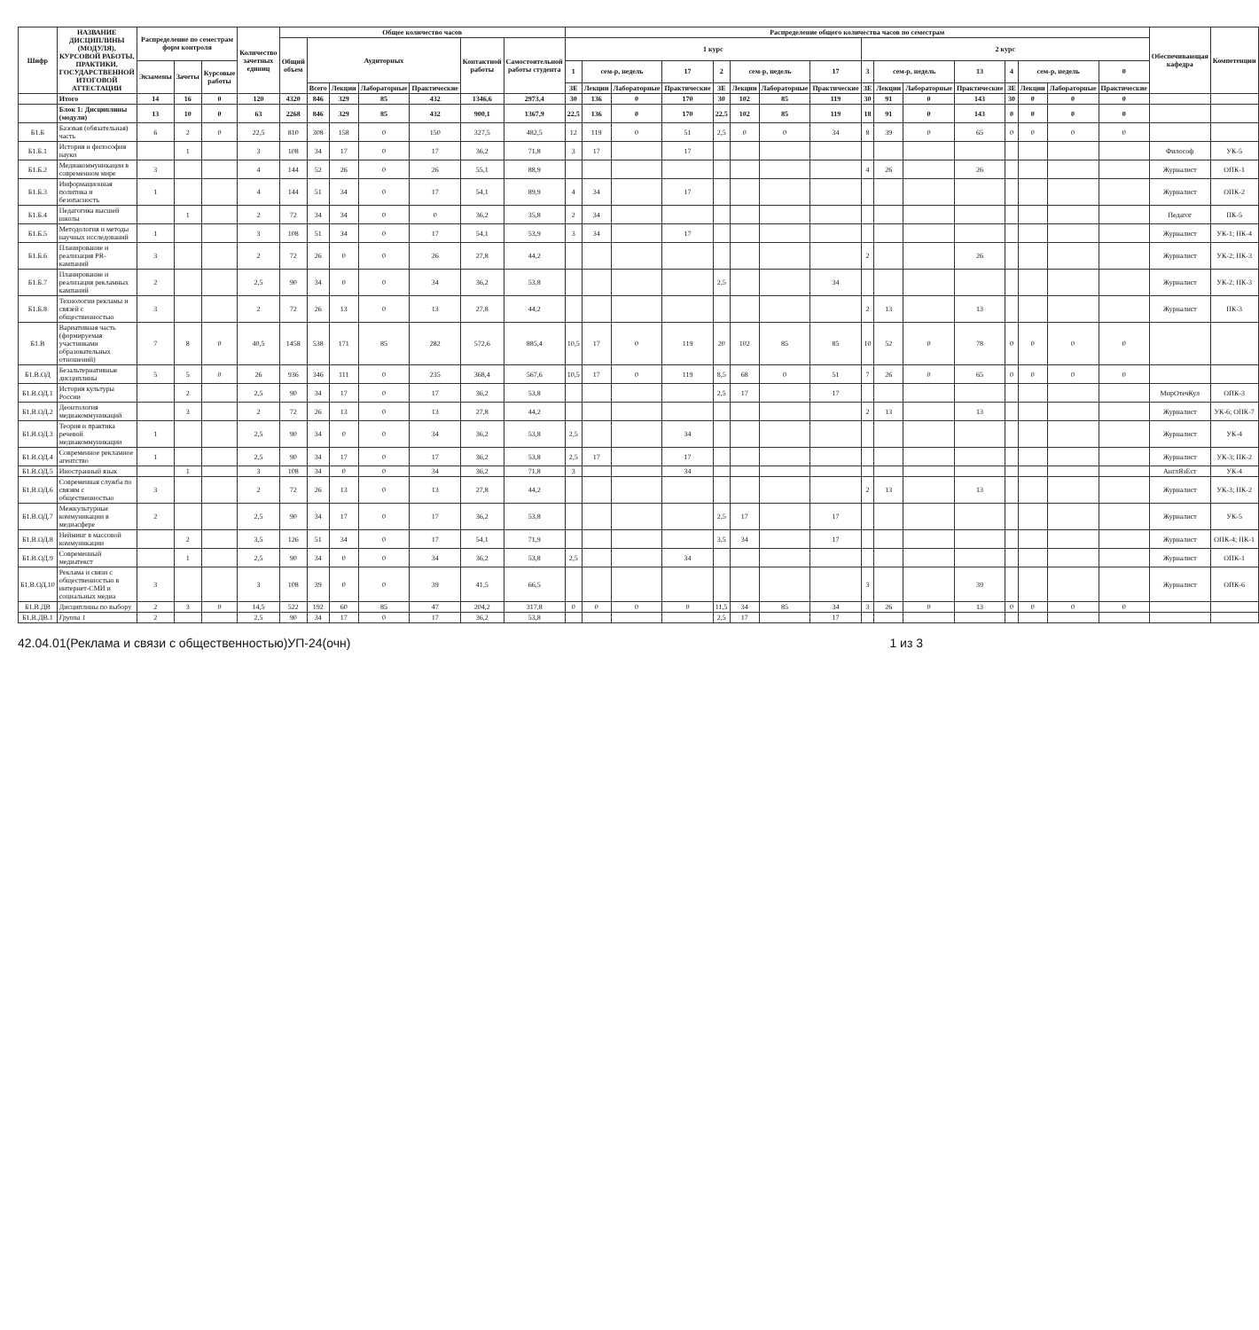| Шифр | НАЗВАНИЕ ДИСЦИПЛИНЫ (МОДУЛЯ), КУРСОВОЙ РАБОТЫ, ПРАКТИКИ, ГОСУДАРСТВЕННОЙ ИТОГОВОЙ АТТЕСТАЦИИ | Распределение по семестрам форм контроля | | | Количество зачетных единиц | Общее количество часов | | | | | | | Распределение общего количества часов по семестрам | | | | | | | | | | | | | | | | Обеспечивающая кафедра | Компетенции |
| --- | --- | --- | --- | --- | --- | --- | --- | --- | --- | --- | --- | --- | --- | --- | --- | --- | --- | --- | --- | --- | --- | --- | --- | --- | --- | --- | --- | --- | --- | --- |
| | | | | | | Общий объем | Аудиторных | | | | Контактной работы | Самостоятельной работы студента | 1 курс | | | | | | | | 2 курс | | | | | | | | | |
| | | Экзамены | Зачеты | Курсовые работы | | | | | | | | | 1 | сем-р, недель | | 17 | 2 | сем-р, недель | | 17 | 3 | сем-р, недель | | 13 | 4 | сем-р, недель | | 0 | | |
| | | | | | | | Всего | Лекции | Лабораторные | Практические | | | ЗЕ | Лекции | Лабораторные | Практические | ЗЕ | Лекции | Лабораторные | Практические | ЗЕ | Лекции | Лабораторные | Практические | ЗЕ | Лекции | Лабораторные | Практические | | |
| | Итого | 14 | 16 | 0 | 120 | 4320 | 846 | 329 | 85 | 432 | 1346,6 | 2973,4 | 30 | 136 | 0 | 170 | 30 | 102 | 85 | 119 | 30 | 91 | 0 | 143 | 30 | 0 | 0 | 0 | | |
| | Блок 1: Дисциплины (модули) | 13 | 10 | 0 | 63 | 2268 | 846 | 329 | 85 | 432 | 900,1 | 1367,9 | 22,5 | 136 | 0 | 170 | 22,5 | 102 | 85 | 119 | 18 | 91 | 0 | 143 | 0 | 0 | 0 | 0 | | |
| Б1.Б | Базовая (обязательная) часть | 6 | 2 | 0 | 22,5 | 810 | 308 | 158 | 0 | 150 | 327,5 | 482,5 | 12 | 119 | 0 | 51 | 2,5 | 0 | 0 | 34 | 8 | 39 | 0 | 65 | 0 | 0 | 0 | 0 | | |
| Б1.Б.1 | История и философия науки | | 1 | | 3 | 108 | 34 | 17 | 0 | 17 | 36,2 | 71,8 | 3 | 17 | | 17 | | | | | | | | | | | | | Философ | УК-5 |
| Б1.Б.2 | Медиакоммуникации в современном мире | 3 | | | 4 | 144 | 52 | 26 | 0 | 26 | 55,1 | 88,9 | | | | | | | | | 4 | 26 | | 26 | | | | | Журналист | ОПК-1 |
| Б1.Б.3 | Информационная политика и безопасность | 1 | | | 4 | 144 | 51 | 34 | 0 | 17 | 54,1 | 89,9 | 4 | 34 | | 17 | | | | | | | | | | | | | Журналист | ОПК-2 |
| Б1.Б.4 | Педагогика высшей школы | | 1 | | 2 | 72 | 34 | 34 | 0 | 0 | 36,2 | 35,8 | 2 | 34 | | | | | | | | | | | | | | | Педагог | ПК-5 |
| Б1.Б.5 | Методология и методы научных исследований | 1 | | | 3 | 108 | 51 | 34 | 0 | 17 | 54,1 | 53,9 | 3 | 34 | | 17 | | | | | | | | | | | | | Журналист | УК-1; ПК-4 |
| Б1.Б.6 | Планирование и реализация PR-кампаний | 3 | | | 2 | 72 | 26 | 0 | 0 | 26 | 27,8 | 44,2 | | | | | | | | | 2 | | | 26 | | | | | Журналист | УК-2; ПК-3 |
| Б1.Б.7 | Планирование и реализация рекламных кампаний | 2 | | | 2,5 | 90 | 34 | 0 | 0 | 34 | 36,2 | 53,8 | | | | | 2,5 | | | 34 | | | | | | | | | Журналист | УК-2; ПК-3 |
| Б1.Б.8 | Технологии рекламы и связей с общественностью | 3 | | | 2 | 72 | 26 | 13 | 0 | 13 | 27,8 | 44,2 | | | | | | | | | 2 | 13 | | 13 | | | | | Журналист | ПК-3 |
| Б1.В | Вариативная часть (формируемая участниками образовательных отношений) | 7 | 8 | 0 | 40,5 | 1458 | 538 | 171 | 85 | 282 | 572,6 | 885,4 | 10,5 | 17 | 0 | 119 | 20 | 102 | 85 | 85 | 10 | 52 | 0 | 78 | 0 | 0 | 0 | 0 | | |
| Б1.В.ОД | Безальтернативные дисциплины | 5 | 5 | 0 | 26 | 936 | 346 | 111 | 0 | 235 | 368,4 | 567,6 | 10,5 | 17 | 0 | 119 | 8,5 | 68 | 0 | 51 | 7 | 26 | 0 | 65 | 0 | 0 | 0 | 0 | | |
| Б1.В.ОД.1 | История культуры России | | 2 | | 2,5 | 90 | 34 | 17 | 0 | 17 | 36,2 | 53,8 | | | | | 2,5 | 17 | | 17 | | | | | | | | | МирОтечКул | ОПК-3 |
| Б1.В.ОД.2 | Деонтология медиакоммуникаций | | 3 | | 2 | 72 | 26 | 13 | 0 | 13 | 27,8 | 44,2 | | | | | | | | | 2 | 13 | | 13 | | | | | Журналист | УК-6; ОПК-7 |
| Б1.В.ОД.3 | Теория и практика речевой медиакоммуникации | 1 | | | 2,5 | 90 | 34 | 0 | 0 | 34 | 36,2 | 53,8 | 2,5 | | | 34 | | | | | | | | | | | | | Журналист | УК-4 |
| Б1.В.ОД.4 | Современное рекламное агентство | 1 | | | 2,5 | 90 | 34 | 17 | 0 | 17 | 36,2 | 53,8 | 2,5 | 17 | | 17 | | | | | | | | | | | | | Журналист | УК-3; ПК-2 |
| Б1.В.ОД.5 | Иностранный язык | | 1 | | 3 | 108 | 34 | 0 | 0 | 34 | 36,2 | 71,8 | 3 | | | 34 | | | | | | | | | | | | | АнглЯзЕст | УК-4 |
| Б1.В.ОД.6 | Современная служба по связям с общественностью | 3 | | | 2 | 72 | 26 | 13 | 0 | 13 | 27,8 | 44,2 | | | | | | | | | 2 | 13 | | 13 | | | | | Журналист | УК-3; ПК-2 |
| Б1.В.ОД.7 | Межкультурные коммуникации в медиасфере | 2 | | | 2,5 | 90 | 34 | 17 | 0 | 17 | 36,2 | 53,8 | | | | | 2,5 | 17 | | 17 | | | | | | | | | Журналист | УК-5 |
| Б1.В.ОД.8 | Нейминг в массовой коммуникации | | 2 | | 3,5 | 126 | 51 | 34 | 0 | 17 | 54,1 | 71,9 | | | | | 3,5 | 34 | | 17 | | | | | | | | | Журналист | ОПК-4; ПК-1 |
| Б1.В.ОД.9 | Современный медиатекст | | 1 | | 2,5 | 90 | 34 | 0 | 0 | 34 | 36,2 | 53,8 | 2,5 | | | 34 | | | | | | | | | | | | | Журналист | ОПК-1 |
| Б1.В.ОД.10 | Реклама и связи с общественностью в интернет-СМИ и социальных медиа | 3 | | | 3 | 108 | 39 | 0 | 0 | 39 | 41,5 | 66,5 | | | | | | | | | 3 | | | 39 | | | | | Журналист | ОПК-6 |
| Б1.В.ДВ | Дисциплины по выбору | 2 | 3 | 0 | 14,5 | 522 | 192 | 60 | 85 | 47 | 204,2 | 317,8 | 0 | 0 | 0 | 0 | 11,5 | 34 | 85 | 34 | 3 | 26 | 0 | 13 | 0 | 0 | 0 | 0 | | |
| Б1.В.ДВ.1 | Группа 1 | 2 | | | 2,5 | 90 | 34 | 17 | 0 | 17 | 36,2 | 53,8 | | | | | 2,5 | 17 | | 17 | | | | | | | | | | |
42.04.01(Реклама и связи с общественностью)УП-24(очн) 1 из 3